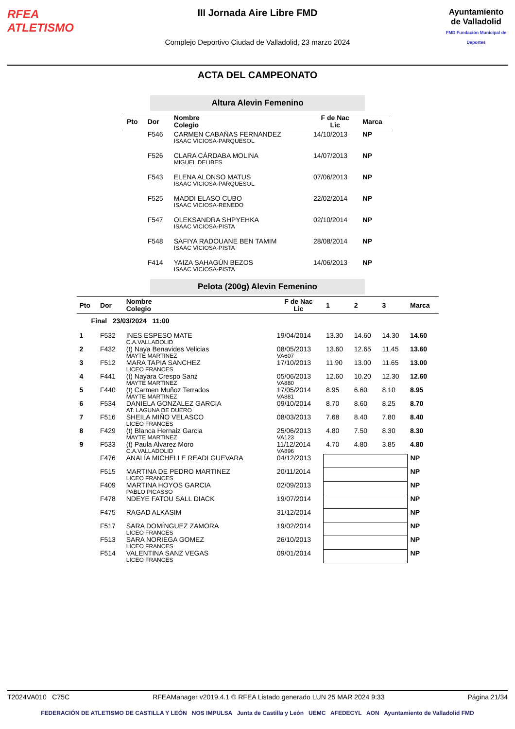RFEA
ATLETISMO
III Jornada Aire Libre FMD
Complejo Deportivo Ciudad de Valladolid, 23 marzo 2024
Ayuntamiento de Valladolid
FMD Fundación Municipal de Deportes
ACTA DEL CAMPEONATO
Altura Alevin Femenino
| Pto | Dor | Nombre Colegio | F de Nac Lic | Marca |
| --- | --- | --- | --- | --- |
| | F546 | CARMEN CABAÑAS FERNANDEZ ISAAC VICIOSA-PARQUESOL | 14/10/2013 | NP |
| | F526 | CLARA CÁRDABA MOLINA MIGUEL DELIBES | 14/07/2013 | NP |
| | F543 | ELENA ALONSO MATUS ISAAC VICIOSA-PARQUESOL | 07/06/2013 | NP |
| | F525 | MADDI ELASO CUBO ISAAC VICIOSA-RENEDO | 22/02/2014 | NP |
| | F547 | OLEKSANDRA SHPYEHKA ISAAC VICIOSA-PISTA | 02/10/2014 | NP |
| | F548 | SAFIYA RADOUANE BEN TAMIM ISAAC VICIOSA-PISTA | 28/08/2014 | NP |
| | F414 | YAIZA SAHAGÚN BEZOS ISAAC VICIOSA-PISTA | 14/06/2013 | NP |
Pelota (200g) Alevin Femenino
| Pto | Dor | Nombre Colegio | F de Nac Lic | 1 | 2 | 3 | Marca |
| --- | --- | --- | --- | --- | --- | --- | --- |
| Final 23/03/2024 11:00 | | | | | | | |
| 1 | F532 | INES ESPESO MATE C.A.VALLADOLID | 19/04/2014 | 13.30 | 14.60 | 14.30 | 14.60 |
| 2 | F432 | (t) Naya Benavides Velicias MAYTE MARTINEZ | 08/05/2013 VA607 | 13.60 | 12.65 | 11.45 | 13.60 |
| 3 | F512 | MARA TAPIA SANCHEZ LICEO FRANCES | 17/10/2013 | 11.90 | 13.00 | 11.65 | 13.00 |
| 4 | F441 | (t) Nayara Crespo Sanz MAYTE MARTINEZ | 05/06/2013 VA880 | 12.60 | 10.20 | 12.30 | 12.60 |
| 5 | F440 | (t) Carmen Muñoz Terrados MAYTE MARTINEZ | 17/05/2014 VA881 | 8.95 | 6.60 | 8.10 | 8.95 |
| 6 | F534 | DANIELA GONZALEZ GARCIA AT. LAGUNA DE DUERO | 09/10/2014 | 8.70 | 8.60 | 8.25 | 8.70 |
| 7 | F516 | SHEILA MIÑO VELASCO LICEO FRANCES | 08/03/2013 | 7.68 | 8.40 | 7.80 | 8.40 |
| 8 | F429 | (t) Blanca Hernaiz Garcia MAYTE MARTINEZ | 25/06/2013 VA123 | 4.80 | 7.50 | 8.30 | 8.30 |
| 9 | F533 | (t) Paula Alvarez Moro C.A.VALLADOLID | 11/12/2014 VA896 | 4.70 | 4.80 | 3.85 | 4.80 |
| | F476 | ANALÍA MICHELLE READI GUEVARA | 04/12/2013 | | | | NP |
| | F515 | MARTINA DE PEDRO MARTINEZ LICEO FRANCES | 20/11/2014 | | | | NP |
| | F409 | MARTINA HOYOS GARCIA PABLO PICASSO | 02/09/2013 | | | | NP |
| | F478 | NDEYE FATOU SALL DIACK | 19/07/2014 | | | | NP |
| | F475 | RAGAD ALKASIM | 31/12/2014 | | | | NP |
| | F517 | SARA DOMÍNGUEZ ZAMORA LICEO FRANCES | 19/02/2014 | | | | NP |
| | F513 | SARA NORIEGA GOMEZ LICEO FRANCES | 26/10/2013 | | | | NP |
| | F514 | VALENTINA SANZ VEGAS LICEO FRANCES | 09/01/2014 | | | | NP |
T2024VA010 C75C RFEAManager v2019.4.1 © RFEA Listado generado LUN 25 MAR 2024 9:33 Página 21/34
FEDERACIÓN DE ATLETISMO DE CASTILLA Y LEÓN NOS IMPULSA Junta de Castilla y León UEMC AFEDECYL AON Ayuntamiento de Valladolid FMD